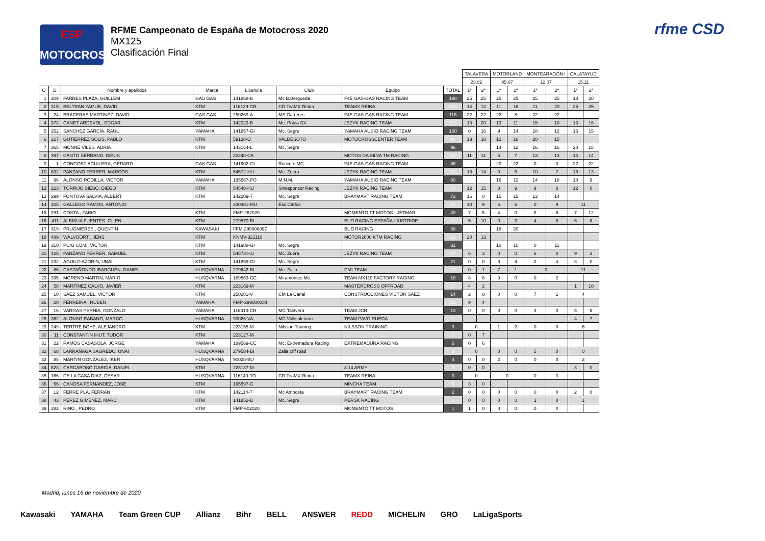ESP
MOTOCROSS
RFME Campeonato de España de Motocross 2020
MX125
Clasificación Final
rfme CSD
| | | | | | | | | TALAVERA | | MOTORLAND | | MONTEARAGÓN I | | CALATAYUD | |
| --- | --- | --- | --- | --- | --- | --- | --- | --- | --- | --- | --- | --- | --- | --- | --- |
| | | | | | | | | 23.02 | | 05.07 | | 12.07 | | 15.11 | |
| O | D | Nombre y apellidos | Marca | Licencia | Club | Equipo | TOTAL | 1ª | 2ª | 1ª | 2ª | 1ª | 2ª | 1ª | 2ª |
| 1 | 309 | FARRES PLAZA, GUILLEM | GAS GAS | 141858-B | Mc B.Bergueda | F4E GAS-GAS RACING TEAM | 188 | 25 | 25 | 25 | 25 | 25 | 25 | 18 | 20 |
| 2 | 315 | BELTRAN YAGUE, DAVID | KTM | 116139-CR | CD TeaMX Reina | TEAMX REINA | 134 | 14 | 12 | 11 | 16 | 11 | 20 | 25 | 25 |
| 3 | 24 | BRACERAS MARTINEZ, DAVID | GAS GAS | 250269-A | MS Carreres | F4E GAS-GAS RACING TEAM | 118 | 22 | 22 | 22 | 8 | 22 | 22 | | |
| 4 | 373 | CANET ARDEVOL, EDGAR | KTM | 142023-B | Mc. Polea SX | JEZYK RACING TEAM | 113 | 15 | 20 | 13 | 11 | 15 | 10 | 13 | 16 |
| 5 | 252 | SANCHEZ GARCIA, RAUL | YAMAHA | 141857-GI | Mc. Segre | YAMAHA AUSIO RACING TEAM | 100 | 0 | 16 | 9 | 14 | 18 | 12 | 16 | 15 |
| 6 | 227 | GUTIERREZ SOLIS, PABLO | KTM | 59138-O | VALDESOTO | MOTOCROSSCENTER TEAM | 96 | 13 | 18 | 12 | 18 | 20 | 15 | | |
| 7 | 365 | MONNE VILES, ADRIA | KTM | 143164-L | Mc. Segre | | 96 | | | 14 | 12 | 16 | 16 | 20 | 18 |
| 8 | 397 | CANTO SERRANO, DENIS | | 22248-CA | | MOTOS DA SILVA TM RACING | 88 | 11 | 11 | 5 | 7 | 13 | 13 | 14 | 14 |
| 9 | 1 | CONGOST AGUILERA, GERARD | GAS GAS | 141902-GI | Rocco´s MC | F4E GAS-GAS RACING TEAM | 86 | | | 20 | 22 | 0 | 0 | 22 | 22 |
| 10 | 632 | PANZANO FERRER, MARCOS | KTM | 54572-HU | Mc. Zuera | JEZYK RACING TEAM | 82 | 18 | 14 | 0 | 5 | 10 | 7 | 15 | 13 |
| 11 | 96 | ALONSO RODILLA, VICTOR | YAMAHA | 195567-PO | M.N.M. | YAMAHA AUSIO RACING TEAM | 80 | | | 16 | 13 | 14 | 18 | 10 | 9 |
| 12 | 223 | TORRIJO SIESO, DIEGO | KTM | 54548-HU | Sinesponsor Racing | JEZYK RACING TEAM | 73 | 12 | 15 | 8 | 9 | 9 | 8 | 12 | 0 |
| 13 | 299 | FONTOVA SALVIA, ALBERT | KTM | 142209-T | Mc. Segre | BRAYMART RACING TEAM | 72 | 16 | 0 | 15 | 15 | 12 | 14 | | |
| 14 | 305 | GALLEGO RAMOS, ANTONIO | | 230301-MU | Esc.Carlos | | 51 | 10 | 9 | 6 | 6 | 0 | 9 | 11 | |
| 15 | 291 | COSTA , FABIO | KTM | FMP-262020 | | MOMENTO TT MOTOS - JETMAR | 49 | 7 | 5 | 4 | 0 | 8 | 6 | 7 | 12 |
| 16 | 411 | ALBISUA FUENTES, GILEN | KTM | 279570-BI | | BUD RACING ESPAÑA-IJUSTRIDE | 41 | 5 | 10 | 0 | 3 | 4 | 5 | 6 | 8 |
| 17 | 319 | PRUGNIERES , QUENTIN | KAWASAKI | FFM-299000097 | | BUD RACING | 38 | | | 18 | 20 | | | | |
| 18 | 489 | WALVOORT , JENS | KTM | KNMV-321116 | | MOTOR2000 KTM RACING | 33 | 20 | 13 | | | | | | |
| 19 | 310 | PUIG CUMI, VICTOR | KTM | 141988-GI | Mc. Segre | | 31 | | | 10 | 10 | 0 | 11 | | |
| 20 | 425 | PANZANO FERRER, SAMUEL | KTM | 54573-HU | Mc. Zuera | JEZYK RACING TEAM | 27 | 6 | 3 | 0 | 0 | 6 | 0 | 9 | 3 |
| 21 | 232 | AGUILO AZORIN, UNAI | KTM | 141859-GI | Mc. Segre | | 21 | 0 | 0 | 3 | 4 | 2 | 4 | 8 | 0 |
| 22 | 86 | CASTAÑONDO IBARGUEN, DANIEL | HUSQVARNA | 279642-BI | Mc. Zalla | DMI TEAM | 20 | 0 | 1 | 7 | 1 | 0 | | 11 | |
| 23 | 395 | MORENO MARTIN, MARIO | HUSQVARNA | 189563-CC | Miramontes Mc. | TEAM MX119 FACTORY RACING | 18 | 8 | 8 | 0 | 0 | 0 | 2 | | |
| 24 | 58 | MARTINEZ CALVO, JAVIER | KTM | 223169-M | | MASTERCROSS OFFROAD | 17 | 4 | 2 | | | | | 1 | 10 |
| 25 | 10 | SAEZ SAMUEL, VICTOR | KTM | 250281-V | CM La Canal | CONSTRUCCIONES VÍCTOR SÁEZ | 14 | 2 | 0 | 0 | 0 | 7 | 1 | 4 | |
| 26 | 20 | FERREIRA , RUBEN | YAMAHA | FMP-299000084 | | | 13 | 9 | 4 | | | | | | |
| 27 | 16 | VARGAS PERNIA, GONZALO | YAMAHA | 116310-CR | MC Talavera | TEAM JCR | 13 | 0 | 0 | 0 | 0 | 3 | 0 | 5 | 5 |
| 28 | 362 | ALONSO RABANO, MARCO | HUSQVARNA | 90026-VA | MC Vallisoletano | TEAM PAVO RUEDA | 11 | | | | | | | 4 | 7 |
| 29 | 249 | TERTRE BOYE, ALEJANDRO | KTM | 223155-M | Nilsson Training | NILSSON TRAINING | 9 | 0 | | 1 | 2 | 0 | 0 | 6 | |
| 30 | 11 | CONSTANTIN IHUT, TUDOR | KTM | 223127-M | | | 7 | 0 | 7 | | | | | | |
| 31 | 22 | RAMOS CASASOLA, JORGE | YAMAHA | 189569-CC | Mc. Extremadura Racing | EXTREMADURA RACING | 6 | 0 | 6 | | | | | | |
| 32 | 68 | LARRAÑAGA SAGREDO, UNAI | HUSQVARNA | 279584-BI | Zalla Off road | | 5 | 0 | | 0 | 0 | 5 | 0 | 0 | |
| 33 | 85 | MARTIN GONZALEZ, IKER | HUSQVARNA | 90028-BU | | | 4 | 0 | 0 | 2 | 0 | 0 | 0 | 2 | |
| 34 | 823 | CARCABOSO GARCIA, DANIEL | KTM | 223137-M | | 8.14 ARMY | 3 | 0 | 0 | | | | | 3 | 0 |
| 35 | 166 | DE LA CASA DIAZ, CESAR | HUSQVARNA | 116140-TO | CD TeaMX Reina | TEAMX REINA | 3 | 0 | | 0 | | 0 | 3 | | |
| 36 | 66 | CANOSA FERNANDEZ, JOSE | KTM | 195597-C | | MINCHA TEAM | 3 | 3 | 0 | | | | | | |
| 37 | 12 | FERRE PLA, FERRAN | KTM | 142114-T | Mc Amposta | BRAYMART RACING TEAM | 2 | 0 | 0 | 0 | 0 | 0 | 0 | 2 | 0 |
| 38 | 43 | PEREZ GIMENEZ, MARC | KTM | 141852-B | Mc. Segre | PERSK RACING | 2 | 0 | 0 | 0 | 0 | 1 | 0 | 1 | |
| 39 | 282 | RINO , PEDRO | KTM | FMP-602020 | | MOMENTO TT MOTOS | 1 | 1 | 0 | 0 | 0 | 0 | 0 | | |
Madrid, lunes 16 de noviembre de 2020
Kawasaki YAMAHA Team Green CUP Allianz Bihr BELL ANSWER REDD MICHELIN GRO LaLigaSports